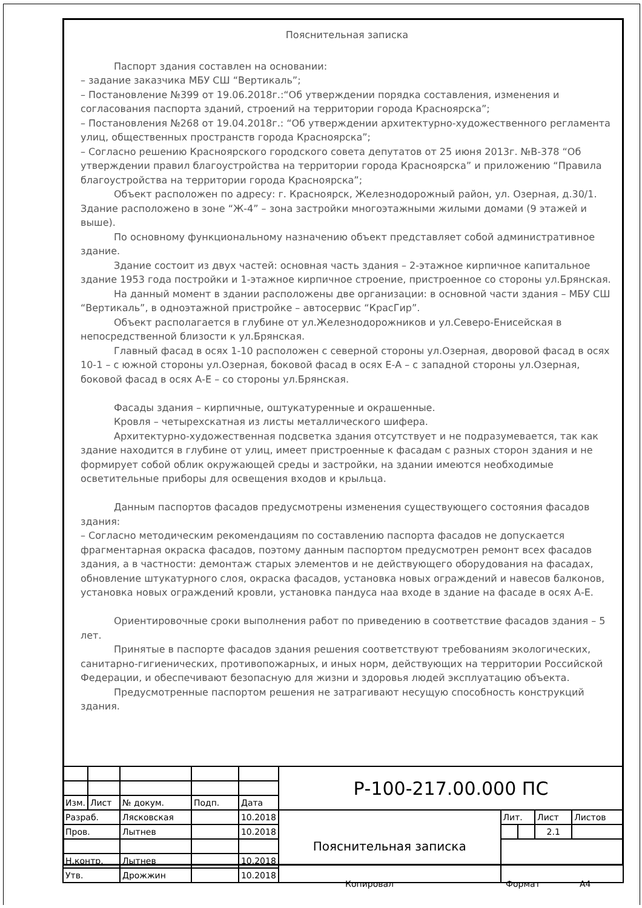Пояснительная записка
Паспорт здания составлен на основании:
– задание заказчика МБУ СШ “Вертикаль”;
– Постановление №399 от 19.06.2018г.:“Об утверждении порядка составления, изменения и согласования паспорта зданий, строений на территории города Красноярска”;
– Постановления №268 от 19.04.2018г.: “Об утверждении архитектурно-художественного регламента улиц, общественных пространств города Красноярска”;
– Согласно решению Красноярского городского совета депутатов от 25 июня 2013г. №В-378 “Об утверждении правил благоустройства на территории города Красноярска” и приложению “Правила благоустройства на территории города Красноярска”;
Объект расположен по адресу: г. Красноярск, Железнодорожный район, ул. Озерная, д.30/1. Здание расположено в зоне “Ж-4” – зона застройки многоэтажными жилыми домами (9 этажей и выше).
По основному функциональному назначению объект представляет собой административное здание.
Здание состоит из двух частей: основная часть здания – 2-этажное кирпичное капитальное здание 1953 года постройки и 1-этажное кирпичное строение, пристроенное со стороны ул.Брянская.
На данный момент в здании расположены две организации: в основной части здания – МБУ СШ “Вертикаль”, в одноэтажной пристройке – автосервис “КрасГир”.
Объект располагается в глубине от ул.Железнодорожников и ул.Северо-Енисейская в непосредственной близости к ул.Брянская.
Главный фасад в осях 1-10 расположен с северной стороны ул.Озерная, дворовой фасад в осях 10-1 – с южной стороны ул.Озерная, боковой фасад в осях Е-А – с западной стороны ул.Озерная, боковой фасад в осях А-Е – со стороны ул.Брянская.
Фасады здания – кирпичные, оштукатуренные и окрашенные.
Кровля – четырехскатная из листы металлического шифера.
Архитектурно-художественная подсветка здания отсутствует и не подразумевается, так как здание находится в глубине от улиц, имеет пристроенные к фасадам с разных сторон здания и не формирует собой облик окружающей среды и застройки, на здании имеются необходимые осветительные приборы для освещения входов и крыльца.
Данным паспортов фасадов предусмотрены изменения существующего состояния фасадов здания:
– Согласно методическим рекомендациям по составлению паспорта фасадов не допускается фрагментарная окраска фасадов, поэтому данным паспортом предусмотрен ремонт всех фасадов здания, а в частности: демонтаж старых элементов и не действующего оборудования на фасадах, обновление штукатурного слоя, окраска фасадов, установка новых ограждений и навесов балконов, установка новых ограждений кровли, установка пандуса наа входе в здание на фасаде в осях А-Е.
Ориентировочные сроки выполнения работ по приведению в соответствие фасадов здания – 5 лет.
Принятые в паспорте фасадов здания решения соответствуют требованиям экологических, санитарно-гигиенических, противопожарных, и иных норм, действующих на территории Российской Федерации, и обеспечивают безопасную для жизни и здоровья людей эксплуатацию объекта.
Предусмотренные паспортом решения не затрагивают несущую способность конструкций здания.
| | | | | | Р-100-217.00.000 ПС | | | | |
| Изм. | Лист | № докум. | Подп. | Дата | | | | | |
| Разраб. | | Лясковская | | 10.2018 | Пояснительная записка | Лит. | | Лист | Листов |
| Пров. | | Лытнев | | 10.2018 | | | | 2.1 | |
| Н.контр. | | Лытнев | | 10.2018 | | | | | |
| Утв. | | Дрожжин | | 10.2018 | | | | | |
Копировал Формат А4